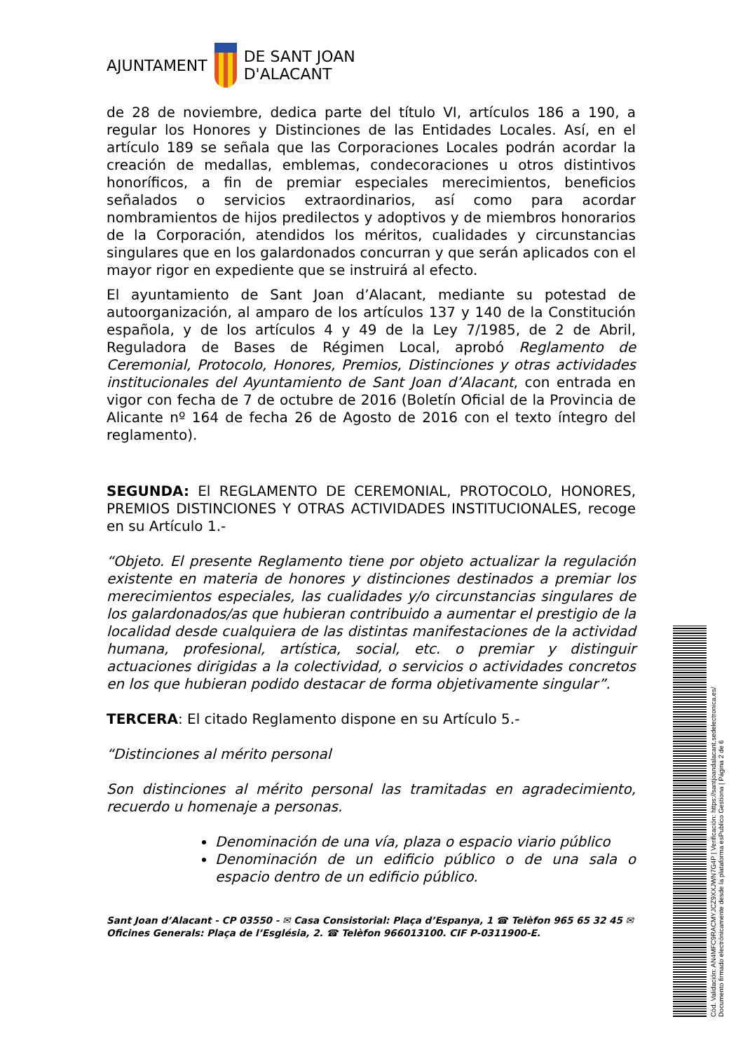AJUNTAMENT DE SANT JOAN
D'ALACANT
de 28 de noviembre, dedica parte del título VI, artículos 186 a 190, a regular los Honores y Distinciones de las Entidades Locales. Así, en el artículo 189 se señala que las Corporaciones Locales podrán acordar la creación de medallas, emblemas, condecoraciones u otros distintivos honoríficos, a fin de premiar especiales merecimientos, beneficios señalados o servicios extraordinarios, así como para acordar nombramientos de hijos predilectos y adoptivos y de miembros honorarios de la Corporación, atendidos los méritos, cualidades y circunstancias singulares que en los galardonados concurran y que serán aplicados con el mayor rigor en expediente que se instruirá al efecto.
El ayuntamiento de Sant Joan d’Alacant, mediante su potestad de autoorganización, al amparo de los artículos 137 y 140 de la Constitución española, y de los artículos 4 y 49 de la Ley 7/1985, de 2 de Abril, Reguladora de Bases de Régimen Local, aprobó Reglamento de Ceremonial, Protocolo, Honores, Premios, Distinciones y otras actividades institucionales del Ayuntamiento de Sant Joan d’Alacant, con entrada en vigor con fecha de 7 de octubre de 2016 (Boletín Oficial de la Provincia de Alicante nº 164 de fecha 26 de Agosto de 2016 con el texto íntegro del reglamento).
SEGUNDA: El REGLAMENTO DE CEREMONIAL, PROTOCOLO, HONORES, PREMIOS DISTINCIONES Y OTRAS ACTIVIDADES INSTITUCIONALES, recoge en su Artículo 1.-
“Objeto. El presente Reglamento tiene por objeto actualizar la regulación existente en materia de honores y distinciones destinados a premiar los merecimientos especiales, las cualidades y/o circunstancias singulares de los galardonados/as que hubieran contribuido a aumentar el prestigio de la localidad desde cualquiera de las distintas manifestaciones de la actividad humana, profesional, artística, social, etc. o premiar y distinguir actuaciones dirigidas a la colectividad, o servicios o actividades concretos en los que hubieran podido destacar de forma objetivamente singular”.
TERCERA: El citado Reglamento dispone en su Artículo 5.-
“Distinciones al mérito personal
Son distinciones al mérito personal las tramitadas en agradecimiento, recuerdo u homenaje a personas.
Denominación de una vía, plaza o espacio viario público
Denominación de un edificio público o de una sala o espacio dentro de un edificio público.
Sant Joan d’Alacant - CP 03550 - ✉ Casa Consistorial: Plaça d’Espanya, 1 ☎ Telèfon 965 65 32 45 ✉ Oficines Generals: Plaça de l’Església, 2. ☎ Telèfon 966013100. CIF P-0311900-E.
Cód. Validación: AN4MFC9RACMYJCZ9XXJWN7G4P | Verificación: https://santjoandalacant.sedelectronica.es/
Documento firmado electrónicamente desde la plataforma esPublico Gestiona | Página 2 de 6